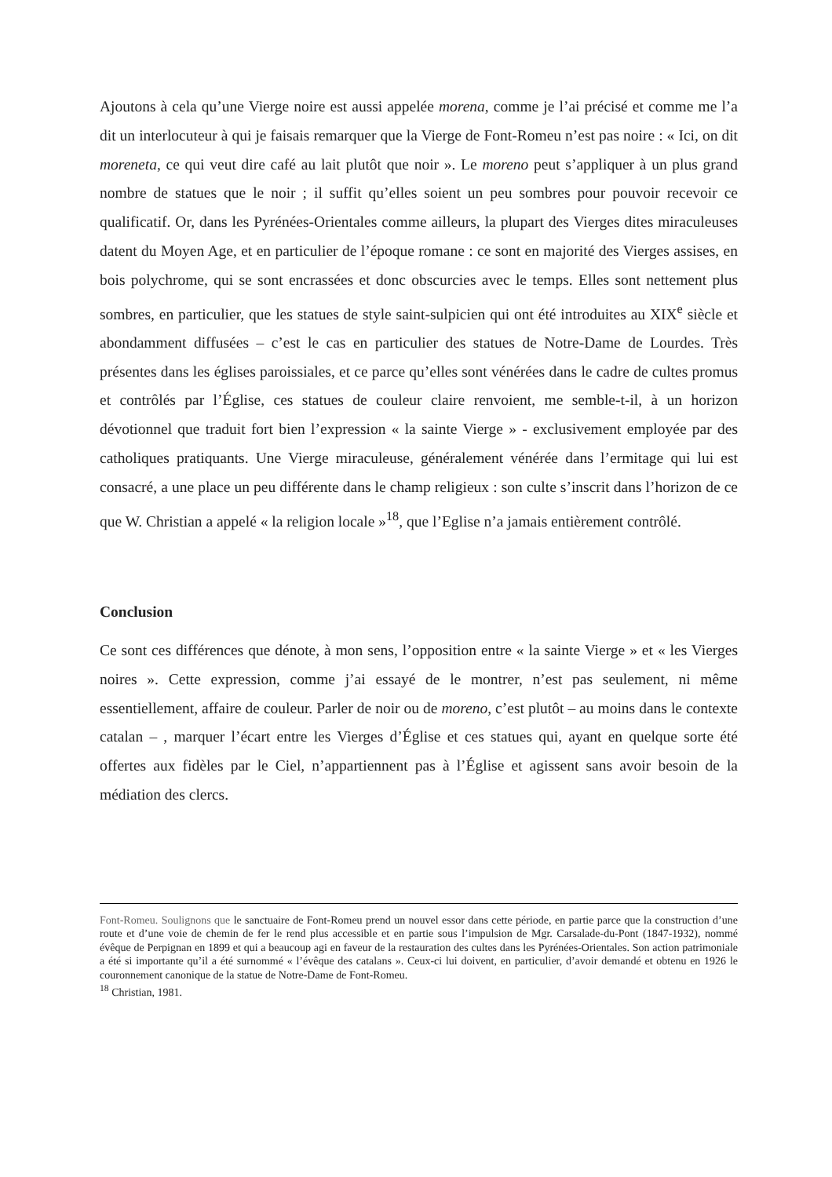Ajoutons à cela qu’une Vierge noire est aussi appelée morena, comme je l’ai précisé et comme me l’a dit un interlocuteur à qui je faisais remarquer que la Vierge de Font-Romeu n’est pas noire : « Ici, on dit moreneta, ce qui veut dire café au lait plutôt que noir ». Le moreno peut s’appliquer à un plus grand nombre de statues que le noir ; il suffit qu’elles soient un peu sombres pour pouvoir recevoir ce qualificatif. Or, dans les Pyrénées-Orientales comme ailleurs, la plupart des Vierges dites miraculeuses datent du Moyen Age, et en particulier de l’époque romane : ce sont en majorité des Vierges assises, en bois polychrome, qui se sont encrassées et donc obscurcies avec le temps. Elles sont nettement plus sombres, en particulier, que les statues de style saint-sulpicien qui ont été introduites au XIX<sup>e</sup> siècle et abondamment diffusées – c’est le cas en particulier des statues de Notre-Dame de Lourdes. Très présentes dans les églises paroissiales, et ce parce qu’elles sont vénérées dans le cadre de cultes promus et contrôlés par l’Église, ces statues de couleur claire renvoient, me semble-t-il, à un horizon dévotionnel que traduit fort bien l’expression « la sainte Vierge » - exclusivement employée par des catholiques pratiquants. Une Vierge miraculeuse, généralement vénérée dans l’ermitage qui lui est consacré, a une place un peu différente dans le champ religieux : son culte s’inscrit dans l’horizon de ce que W. Christian a appelé « la religion locale »<sup>18</sup>, que l’Eglise n’a jamais entièrement contrôlé.
Conclusion
Ce sont ces différences que dénote, à mon sens, l’opposition entre « la sainte Vierge » et « les Vierges noires ». Cette expression, comme j’ai essayé de le montrer, n’est pas seulement, ni même essentiellement, affaire de couleur. Parler de noir ou de moreno, c’est plutôt – au moins dans le contexte catalan – , marquer l’écart entre les Vierges d’Église et ces statues qui, ayant en quelque sorte été offertes aux fidèles par le Ciel, n’appartiennent pas à l’Église et agissent sans avoir besoin de la médiation des clercs.
Font-Romeu. Soulignons que le sanctuaire de Font-Romeu prend un nouvel essor dans cette période, en partie parce que la construction d’une route et d’une voie de chemin de fer le rend plus accessible et en partie sous l’impulsion de Mgr. Carsalade-du-Pont (1847-1932), nommé évêque de Perpignan en 1899 et qui a beaucoup agi en faveur de la restauration des cultes dans les Pyrénées-Orientales. Son action patrimoniale a été si importante qu’il a été surnommé « l’évêque des catalans ». Ceux-ci lui doivent, en particulier, d’avoir demandé et obtenu en 1926 le couronnement canonique de la statue de Notre-Dame de Font-Romeu.
<sup>18</sup> Christian, 1981.